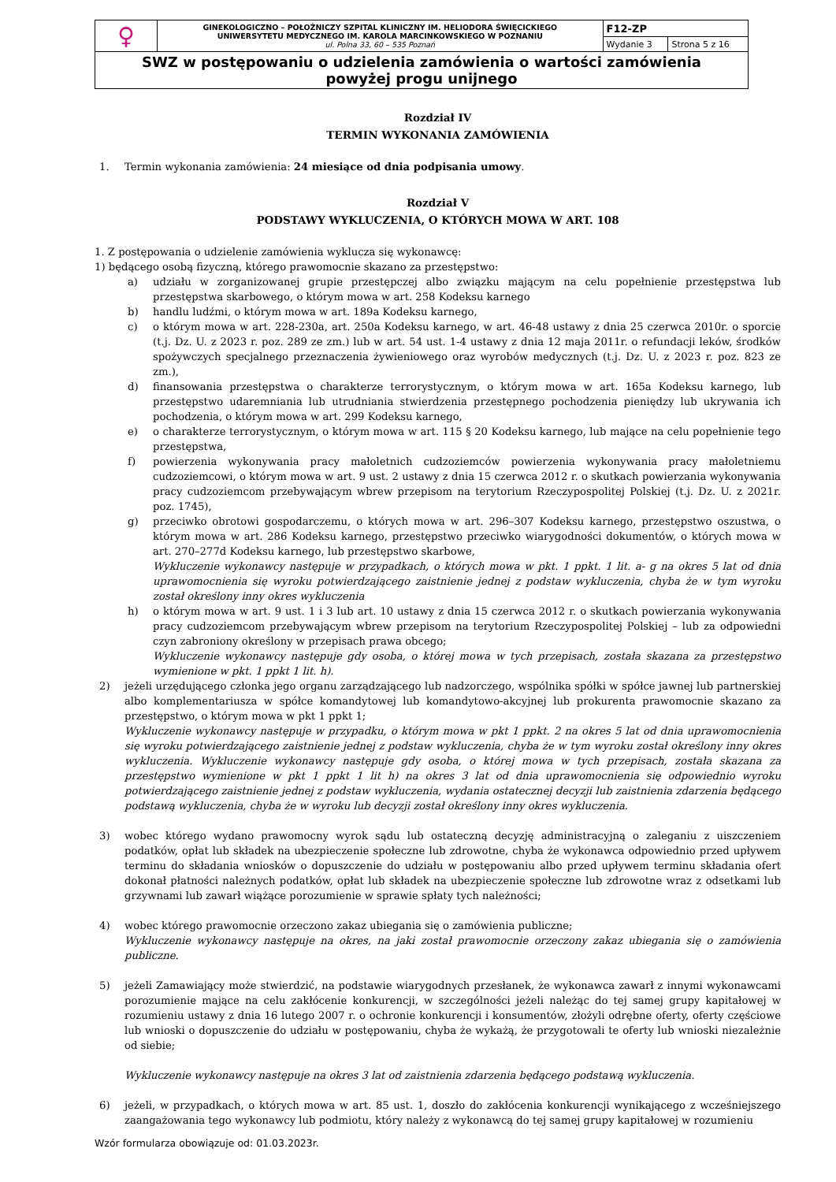| ♀ | GINEKOLOGICZNO – POŁOŻNICZY SZPITAL KLINICZNY IM. HELIODORA ŚWIĘCICKIEGO UNIWERSYTETU MEDYCZNEGO IM. KAROLA MARCINKOWSKIEGO W POZNANIU ul. Polna 33, 60 – 535 Poznań | F12-ZP | |
| | | Wydanie 3 | Strona 5 z 16 |
| SWZ w postępowaniu o udzielenia zamówienia o wartości zamówienia powyżej progu unijnego | | | |
Rozdział IV
TERMIN WYKONANIA ZAMÓWIENIA
1. Termin wykonania zamówienia: 24 miesiące od dnia podpisania umowy.
Rozdział V
PODSTAWY WYKLUCZENIA, O KTÓRYCH MOWA W ART. 108
1. Z postępowania o udzielenie zamówienia wyklucza się wykonawcę:
1) będącego osobą fizyczną, którego prawomocnie skazano za przestępstwo:
a) udziału w zorganizowanej grupie przestępczej albo związku mającym na celu popełnienie przestępstwa lub przestępstwa skarbowego, o którym mowa w art. 258 Kodeksu karnego
b) handlu ludźmi, o którym mowa w art. 189a Kodeksu karnego,
c) o którym mowa w art. 228-230a, art. 250a Kodeksu karnego, w art. 46-48 ustawy z dnia 25 czerwca 2010r. o sporcie (t.j. Dz. U. z 2023 r. poz. 289 ze zm.) lub w art. 54 ust. 1-4 ustawy z dnia 12 maja 2011r. o refundacji leków, środków spożywczych specjalnego przeznaczenia żywieniowego oraz wyrobów medycznych (t.j. Dz. U. z 2023 r. poz. 823 ze zm.),
d) finansowania przestępstwa o charakterze terrorystycznym, o którym mowa w art. 165a Kodeksu karnego, lub przestępstwo udaremniania lub utrudniania stwierdzenia przestępnego pochodzenia pieniędzy lub ukrywania ich pochodzenia, o którym mowa w art. 299 Kodeksu karnego,
e) o charakterze terrorystycznym, o którym mowa w art. 115 § 20 Kodeksu karnego, lub mające na celu popełnienie tego przestępstwa,
f) powierzenia wykonywania pracy małoletnich cudzoziemców powierzenia wykonywania pracy małoletniemu cudzoziemcowi, o którym mowa w art. 9 ust. 2 ustawy z dnia 15 czerwca 2012 r. o skutkach powierzania wykonywania pracy cudzoziemcom przebywającym wbrew przepisom na terytorium Rzeczypospolitej Polskiej (t.j. Dz. U. z 2021r. poz. 1745),
g) przeciwko obrotowi gospodarczemu, o których mowa w art. 296–307 Kodeksu karnego, przestępstwo oszustwa, o którym mowa w art. 286 Kodeksu karnego, przestępstwo przeciwko wiarygodności dokumentów, o których mowa w art. 270–277d Kodeksu karnego, lub przestępstwo skarbowe,
Wykluczenie wykonawcy następuje w przypadkach, o których mowa w pkt. 1 ppkt. 1 lit. a- g na okres 5 lat od dnia uprawomocnienia się wyroku potwierdzającego zaistnienie jednej z podstaw wykluczenia, chyba że w tym wyroku został określony inny okres wykluczenia
h) o którym mowa w art. 9 ust. 1 i 3 lub art. 10 ustawy z dnia 15 czerwca 2012 r. o skutkach powierzania wykonywania pracy cudzoziemcom przebywającym wbrew przepisom na terytorium Rzeczypospolitej Polskiej – lub za odpowiedni czyn zabroniony określony w przepisach prawa obcego;
Wykluczenie wykonawcy następuje gdy osoba, o której mowa w tych przepisach, została skazana za przestępstwo wymienione w pkt. 1 ppkt 1 lit. h).
2) jeżeli urzędującego członka jego organu zarządzającego lub nadzorczego, wspólnika spółki w spółce jawnej lub partnerskiej albo komplementariusza w spółce komandytowej lub komandytowo-akcyjnej lub prokurenta prawomocnie skazano za przestępstwo, o którym mowa w pkt 1 ppkt 1;
Wykluczenie wykonawcy następuje w przypadku, o którym mowa w pkt 1 ppkt. 2 na okres 5 lat od dnia uprawomocnienia się wyroku potwierdzającego zaistnienie jednej z podstaw wykluczenia, chyba że w tym wyroku został określony inny okres wykluczenia. Wykluczenie wykonawcy następuje gdy osoba, o której mowa w tych przepisach, została skazana za przestępstwo wymienione w pkt 1 ppkt 1 lit h) na okres 3 lat od dnia uprawomocnienia się odpowiednio wyroku potwierdzającego zaistnienie jednej z podstaw wykluczenia, wydania ostatecznej decyzji lub zaistnienia zdarzenia będącego podstawą wykluczenia, chyba że w wyroku lub decyzji został określony inny okres wykluczenia.
3) wobec którego wydano prawomocny wyrok sądu lub ostateczną decyzję administracyjną o zaleganiu z uiszczeniem podatków, opłat lub składek na ubezpieczenie społeczne lub zdrowotne, chyba że wykonawca odpowiednio przed upływem terminu do składania wniosków o dopuszczenie do udziału w postępowaniu albo przed upływem terminu składania ofert dokonał płatności należnych podatków, opłat lub składek na ubezpieczenie społeczne lub zdrowotne wraz z odsetkami lub grzywnami lub zawarł wiążące porozumienie w sprawie spłaty tych należności;
4) wobec którego prawomocnie orzeczono zakaz ubiegania się o zamówienia publiczne;
Wykluczenie wykonawcy następuje na okres, na jaki został prawomocnie orzeczony zakaz ubiegania się o zamówienia publiczne.
5) jeżeli Zamawiający może stwierdzić, na podstawie wiarygodnych przesłanek, że wykonawca zawarł z innymi wykonawcami porozumienie mające na celu zakłócenie konkurencji, w szczególności jeżeli należąc do tej samej grupy kapitałowej w rozumieniu ustawy z dnia 16 lutego 2007 r. o ochronie konkurencji i konsumentów, złożyli odrębne oferty, oferty częściowe lub wnioski o dopuszczenie do udziału w postępowaniu, chyba że wykażą, że przygotowali te oferty lub wnioski niezależnie od siebie;
Wykluczenie wykonawcy następuje na okres 3 lat od zaistnienia zdarzenia będącego podstawą wykluczenia.
6) jeżeli, w przypadkach, o których mowa w art. 85 ust. 1, doszło do zakłócenia konkurencji wynikającego z wcześniejszego zaangażowania tego wykonawcy lub podmiotu, który należy z wykonawcą do tej samej grupy kapitałowej w rozumieniu
Wzór formularza obowiązuje od: 01.03.2023r.